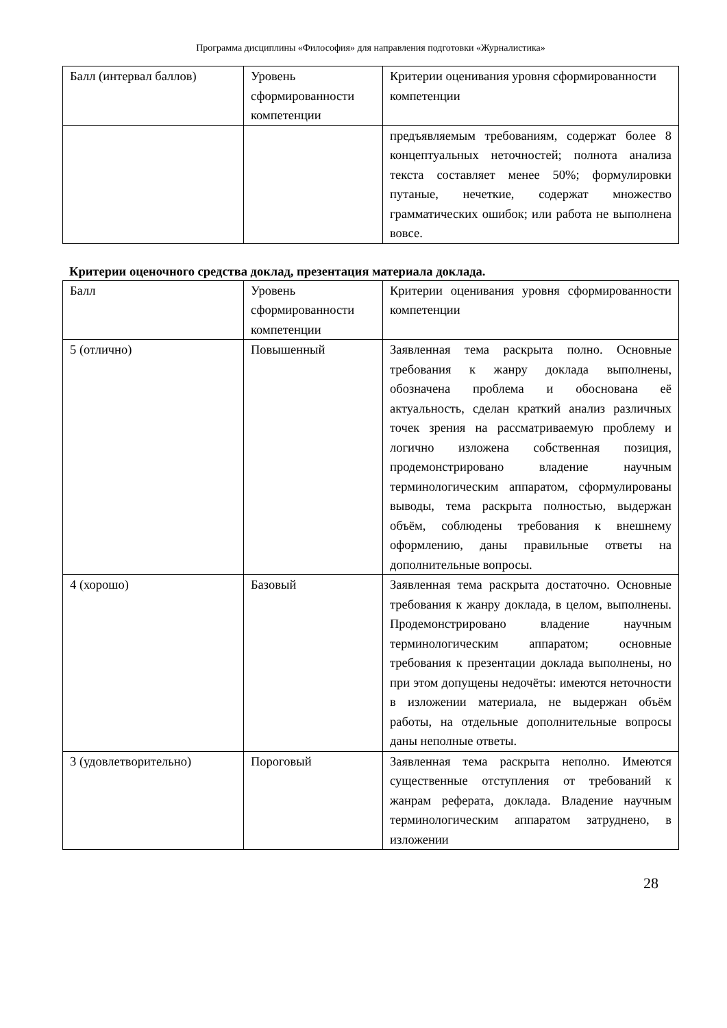Программа дисциплины «Философия» для направления подготовки «Журналистика»
| Балл (интервал баллов) | Уровень сформированности компетенции | Критерии оценивания уровня сформированности компетенции |
| --- | --- | --- |
| | | предъявляемым требованиям, содержат более 8 концептуальных неточностей; полнота анализа текста составляет менее 50%; формулировки путаные, нечеткие, содержат множество грамматических ошибок; или работа не выполнена вовсе. |
Критерии оценочного средства доклад, презентация материала доклада.
| Балл | Уровень сформированности компетенции | Критерии оценивания уровня сформированности компетенции |
| --- | --- | --- |
| 5 (отлично) | Повышенный | Заявленная тема раскрыта полно. Основные требования к жанру доклада выполнены, обозначена проблема и обоснована её актуальность, сделан краткий анализ различных точек зрения на рассматриваемую проблему и логично изложена собственная позиция, продемонстрировано владение научным терминологическим аппаратом, сформулированы выводы, тема раскрыта полностью, выдержан объём, соблюдены требования к внешнему оформлению, даны правильные ответы на дополнительные вопросы. |
| 4 (хорошо) | Базовый | Заявленная тема раскрыта достаточно. Основные требования к жанру доклада, в целом, выполнены. Продемонстрировано владение научным терминологическим аппаратом; основные требования к презентации доклада выполнены, но при этом допущены недочёты: имеются неточности в изложении материала, не выдержан объём работы, на отдельные дополнительные вопросы даны неполные ответы. |
| 3 (удовлетворительно) | Пороговый | Заявленная тема раскрыта неполно. Имеются существенные отступления от требований к жанрам реферата, доклада. Владение научным терминологическим аппаратом затруднено, в изложении |
28